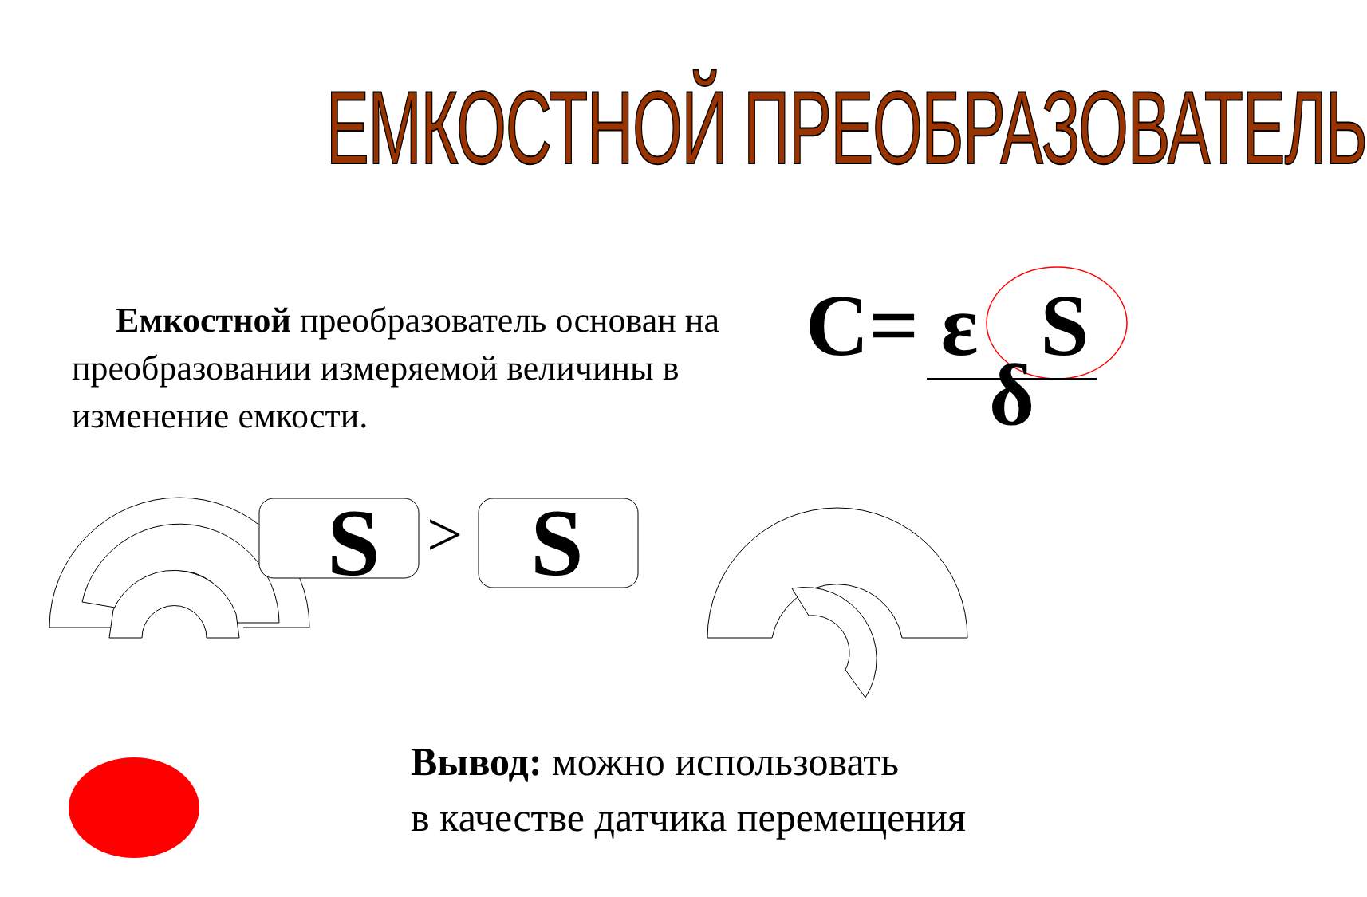ЕМКОСТНОЙ ПРЕОБРАЗОВАТЕЛЬ
Емкостной преобразователь основан на преобразовании измеряемой величины в изменение емкости.
C= ε S
δ
S > S
Вывод: можно использовать
в качестве датчика перемещения